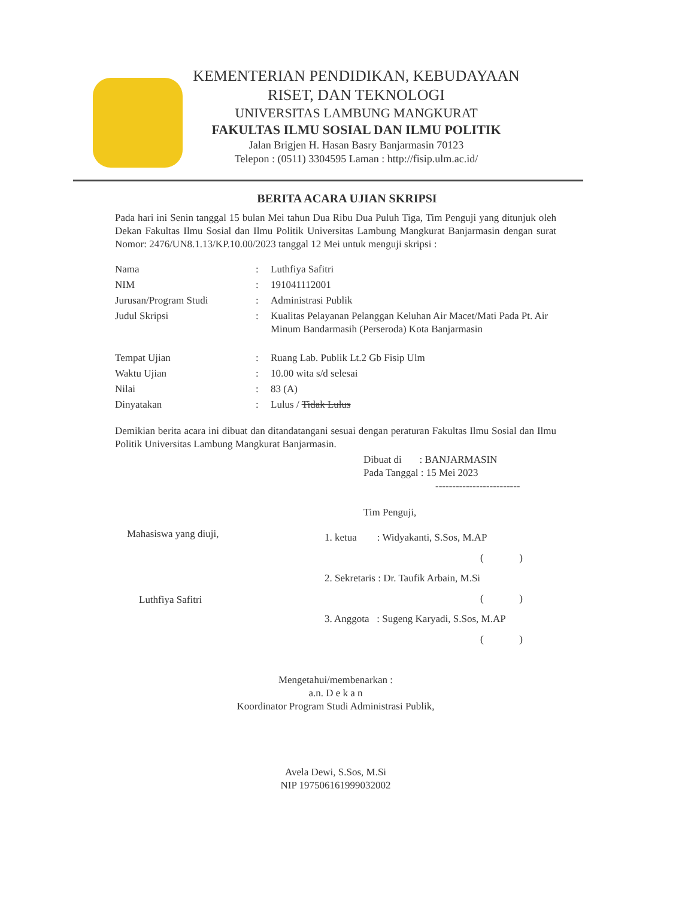KEMENTERIAN PENDIDIKAN, KEBUDAYAAN
RISET, DAN TEKNOLOGI
UNIVERSITAS LAMBUNG MANGKURAT
FAKULTAS ILMU SOSIAL DAN ILMU POLITIK
Jalan Brigjen H. Hasan Basry Banjarmasin 70123
Telepon : (0511) 3304595 Laman : http://fisip.ulm.ac.id/
BERITA ACARA UJIAN SKRIPSI
Pada hari ini Senin tanggal 15 bulan Mei tahun Dua Ribu Dua Puluh Tiga, Tim Penguji yang ditunjuk oleh Dekan Fakultas Ilmu Sosial dan Ilmu Politik Universitas Lambung Mangkurat Banjarmasin dengan surat Nomor: 2476/UN8.1.13/KP.10.00/2023 tanggal 12 Mei untuk menguji skripsi :
Nama : Luthfiya Safitri
NIM : 191041112001
Jurusan/Program Studi : Administrasi Publik
Judul Skripsi : Kualitas Pelayanan Pelanggan Keluhan Air Macet/Mati Pada Pt. Air Minum Bandarmasih (Perseroda) Kota Banjarmasin
Tempat Ujian : Ruang Lab. Publik Lt.2 Gb Fisip Ulm
Waktu Ujian : 10.00 wita s/d selesai
Nilai : 83 (A)
Dinyatakan : Lulus / Tidak Lulus
Demikian berita acara ini dibuat dan ditandatangani sesuai dengan peraturan Fakultas Ilmu Sosial dan Ilmu Politik Universitas Lambung Mangkurat Banjarmasin.
Dibuat di : BANJARMASIN
Pada Tanggal : 15 Mei 2023
-------------------------
Tim Penguji,
Mahasiswa yang diuji,
Luthfiya Safitri
1. ketua : Widyakanti, S.Sos, M.AP
( )
2. Sekretaris : Dr. Taufik Arbain, M.Si
( )
3. Anggota : Sugeng Karyadi, S.Sos, M.AP
( )
Mengetahui/membenarkan :
a.n. D e k a n
Koordinator Program Studi Administrasi Publik,
Avela Dewi, S.Sos, M.Si
NIP 197506161999032002